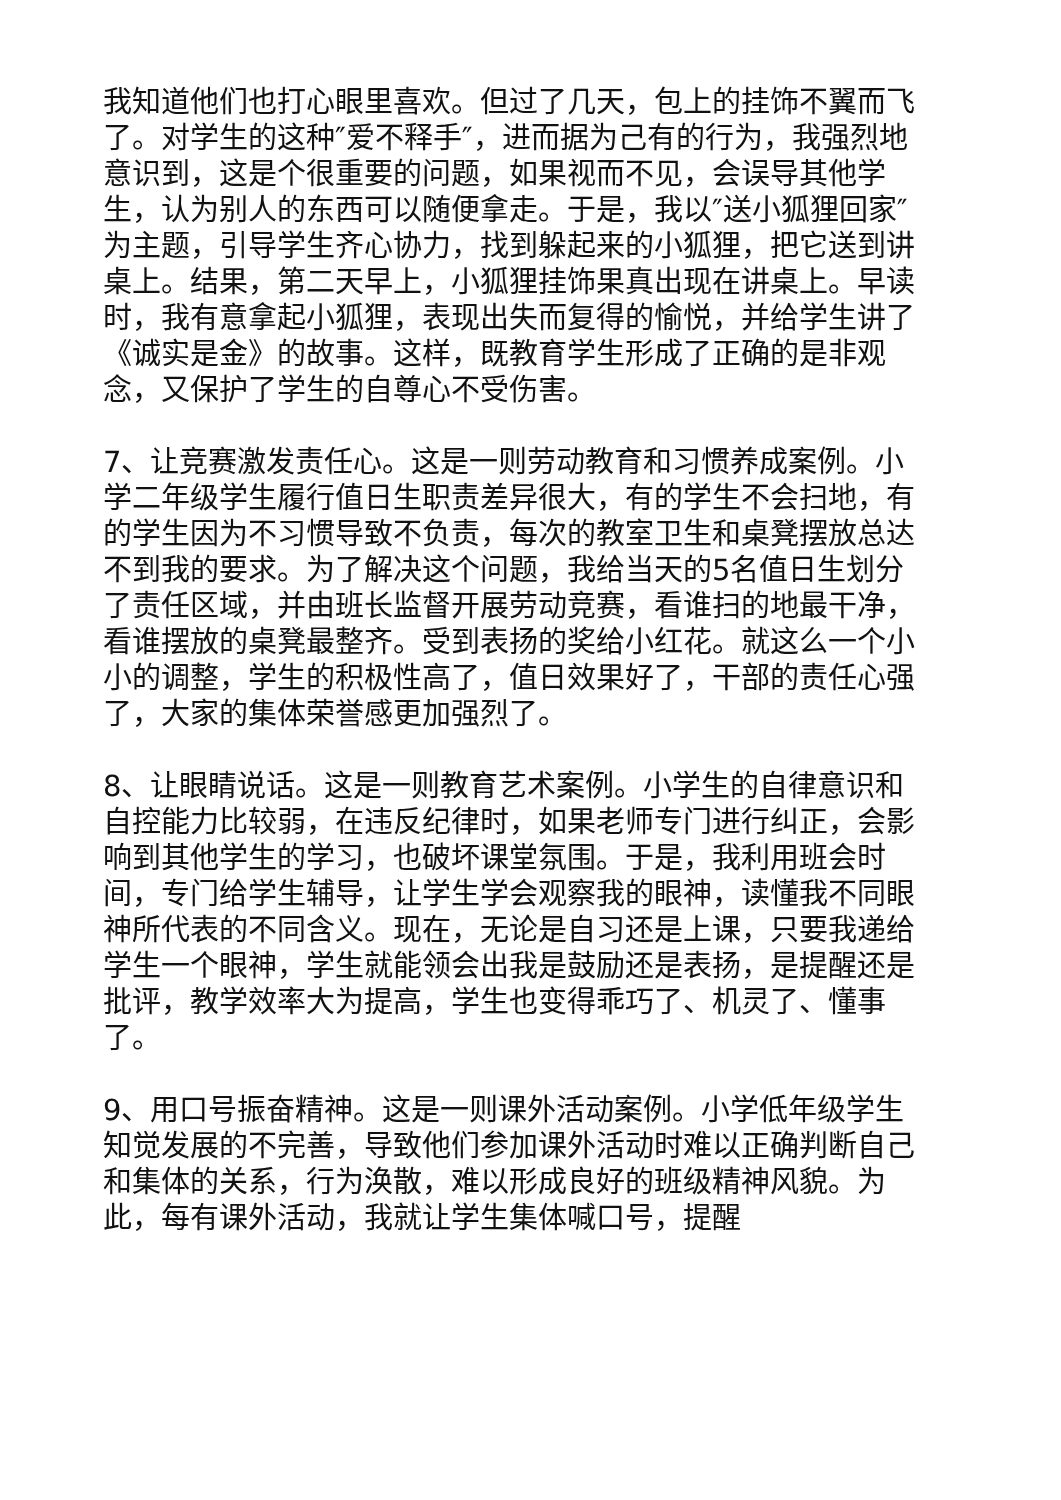我知道他们也打心眼里喜欢。但过了几天，包上的挂饰不翼而飞了。对学生的这种″爱不释手″，进而据为己有的行为，我强烈地意识到，这是个很重要的问题，如果视而不见，会误导其他学生，认为别人的东西可以随便拿走。于是，我以″送小狐狸回家″为主题，引导学生齐心协力，找到躲起来的小狐狸，把它送到讲桌上。结果，第二天早上，小狐狸挂饰果真出现在讲桌上。早读时，我有意拿起小狐狸，表现出失而复得的愉悦，并给学生讲了《诚实是金》的故事。这样，既教育学生形成了正确的是非观念，又保护了学生的自尊心不受伤害。
7、让竞赛激发责任心。这是一则劳动教育和习惯养成案例。小学二年级学生履行值日生职责差异很大，有的学生不会扫地，有的学生因为不习惯导致不负责，每次的教室卫生和桌凳摆放总达不到我的要求。为了解决这个问题，我给当天的5名值日生划分了责任区域，并由班长监督开展劳动竞赛，看谁扫的地最干净，看谁摆放的桌凳最整齐。受到表扬的奖给小红花。就这么一个小小的调整，学生的积极性高了，值日效果好了，干部的责任心强了，大家的集体荣誉感更加强烈了。
8、让眼睛说话。这是一则教育艺术案例。小学生的自律意识和自控能力比较弱，在违反纪律时，如果老师专门进行纠正，会影响到其他学生的学习，也破坏课堂氛围。于是，我利用班会时间，专门给学生辅导，让学生学会观察我的眼神，读懂我不同眼神所代表的不同含义。现在，无论是自习还是上课，只要我递给学生一个眼神，学生就能领会出我是鼓励还是表扬，是提醒还是批评，教学效率大为提高，学生也变得乖巧了、机灵了、懂事了。
9、用口号振奋精神。这是一则课外活动案例。小学低年级学生知觉发展的不完善，导致他们参加课外活动时难以正确判断自己和集体的关系，行为涣散，难以形成良好的班级精神风貌。为此，每有课外活动，我就让学生集体喊口号，提醒